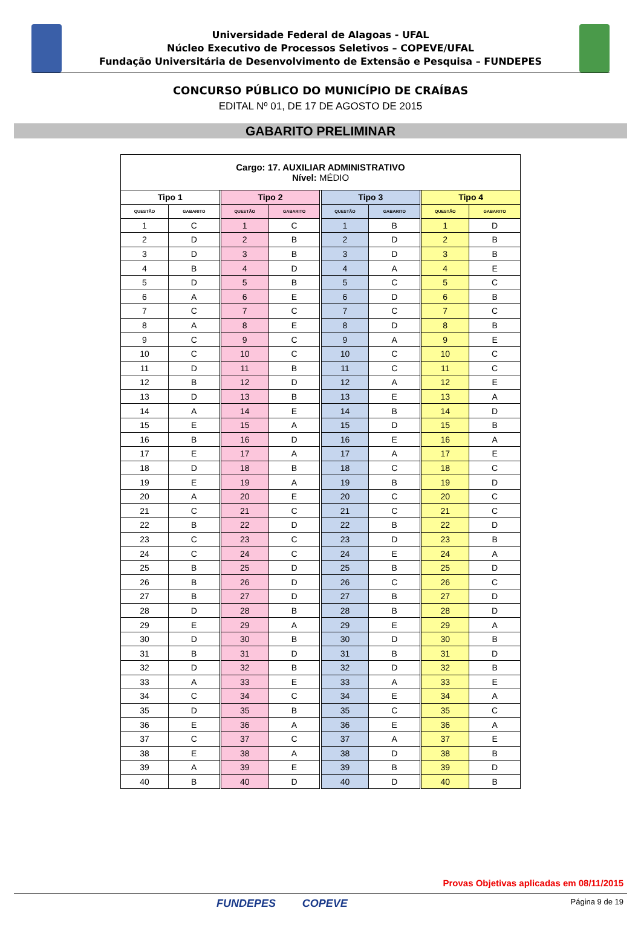Universidade Federal de Alagoas - UFAL
Núcleo Executivo de Processos Seletivos – COPEVE/UFAL
Fundação Universitária de Desenvolvimento de Extensão e Pesquisa – FUNDEPES
CONCURSO PÚBLICO DO MUNICÍPIO DE CRAÍBAS
EDITAL Nº 01, DE 17 DE AGOSTO DE 2015
GABARITO PRELIMINAR
| Cargo: 17. AUXILIAR ADMINISTRATIVO Nível: MÉDIO | | | | | | | | | | |
| Tipo 1 | | | Tipo 2 | | | Tipo 3 | | | Tipo 4 | |
| QUESTÃO | GABARITO | | QUESTÃO | GABARITO | | QUESTÃO | GABARITO | | QUESTÃO | GABARITO |
| 1 | C | | 1 | C | | 1 | B | | 1 | D |
| 2 | D | | 2 | B | | 2 | D | | 2 | B |
| 3 | D | | 3 | B | | 3 | D | | 3 | B |
| 4 | B | | 4 | D | | 4 | A | | 4 | E |
| 5 | D | | 5 | B | | 5 | C | | 5 | C |
| 6 | A | | 6 | E | | 6 | D | | 6 | B |
| 7 | C | | 7 | C | | 7 | C | | 7 | C |
| 8 | A | | 8 | E | | 8 | D | | 8 | B |
| 9 | C | | 9 | C | | 9 | A | | 9 | E |
| 10 | C | | 10 | C | | 10 | C | | 10 | C |
| 11 | D | | 11 | B | | 11 | C | | 11 | C |
| 12 | B | | 12 | D | | 12 | A | | 12 | E |
| 13 | D | | 13 | B | | 13 | E | | 13 | A |
| 14 | A | | 14 | E | | 14 | B | | 14 | D |
| 15 | E | | 15 | A | | 15 | D | | 15 | B |
| 16 | B | | 16 | D | | 16 | E | | 16 | A |
| 17 | E | | 17 | A | | 17 | A | | 17 | E |
| 18 | D | | 18 | B | | 18 | C | | 18 | C |
| 19 | E | | 19 | A | | 19 | B | | 19 | D |
| 20 | A | | 20 | E | | 20 | C | | 20 | C |
| 21 | C | | 21 | C | | 21 | C | | 21 | C |
| 22 | B | | 22 | D | | 22 | B | | 22 | D |
| 23 | C | | 23 | C | | 23 | D | | 23 | B |
| 24 | C | | 24 | C | | 24 | E | | 24 | A |
| 25 | B | | 25 | D | | 25 | B | | 25 | D |
| 26 | B | | 26 | D | | 26 | C | | 26 | C |
| 27 | B | | 27 | D | | 27 | B | | 27 | D |
| 28 | D | | 28 | B | | 28 | B | | 28 | D |
| 29 | E | | 29 | A | | 29 | E | | 29 | A |
| 30 | D | | 30 | B | | 30 | D | | 30 | B |
| 31 | B | | 31 | D | | 31 | B | | 31 | D |
| 32 | D | | 32 | B | | 32 | D | | 32 | B |
| 33 | A | | 33 | E | | 33 | A | | 33 | E |
| 34 | C | | 34 | C | | 34 | E | | 34 | A |
| 35 | D | | 35 | B | | 35 | C | | 35 | C |
| 36 | E | | 36 | A | | 36 | E | | 36 | A |
| 37 | C | | 37 | C | | 37 | A | | 37 | E |
| 38 | E | | 38 | A | | 38 | D | | 38 | B |
| 39 | A | | 39 | E | | 39 | B | | 39 | D |
| 40 | B | | 40 | D | | 40 | D | | 40 | B |
Provas Objetivas aplicadas em 08/11/2015
FUNDEPES COPEVE
Página 9 de 19